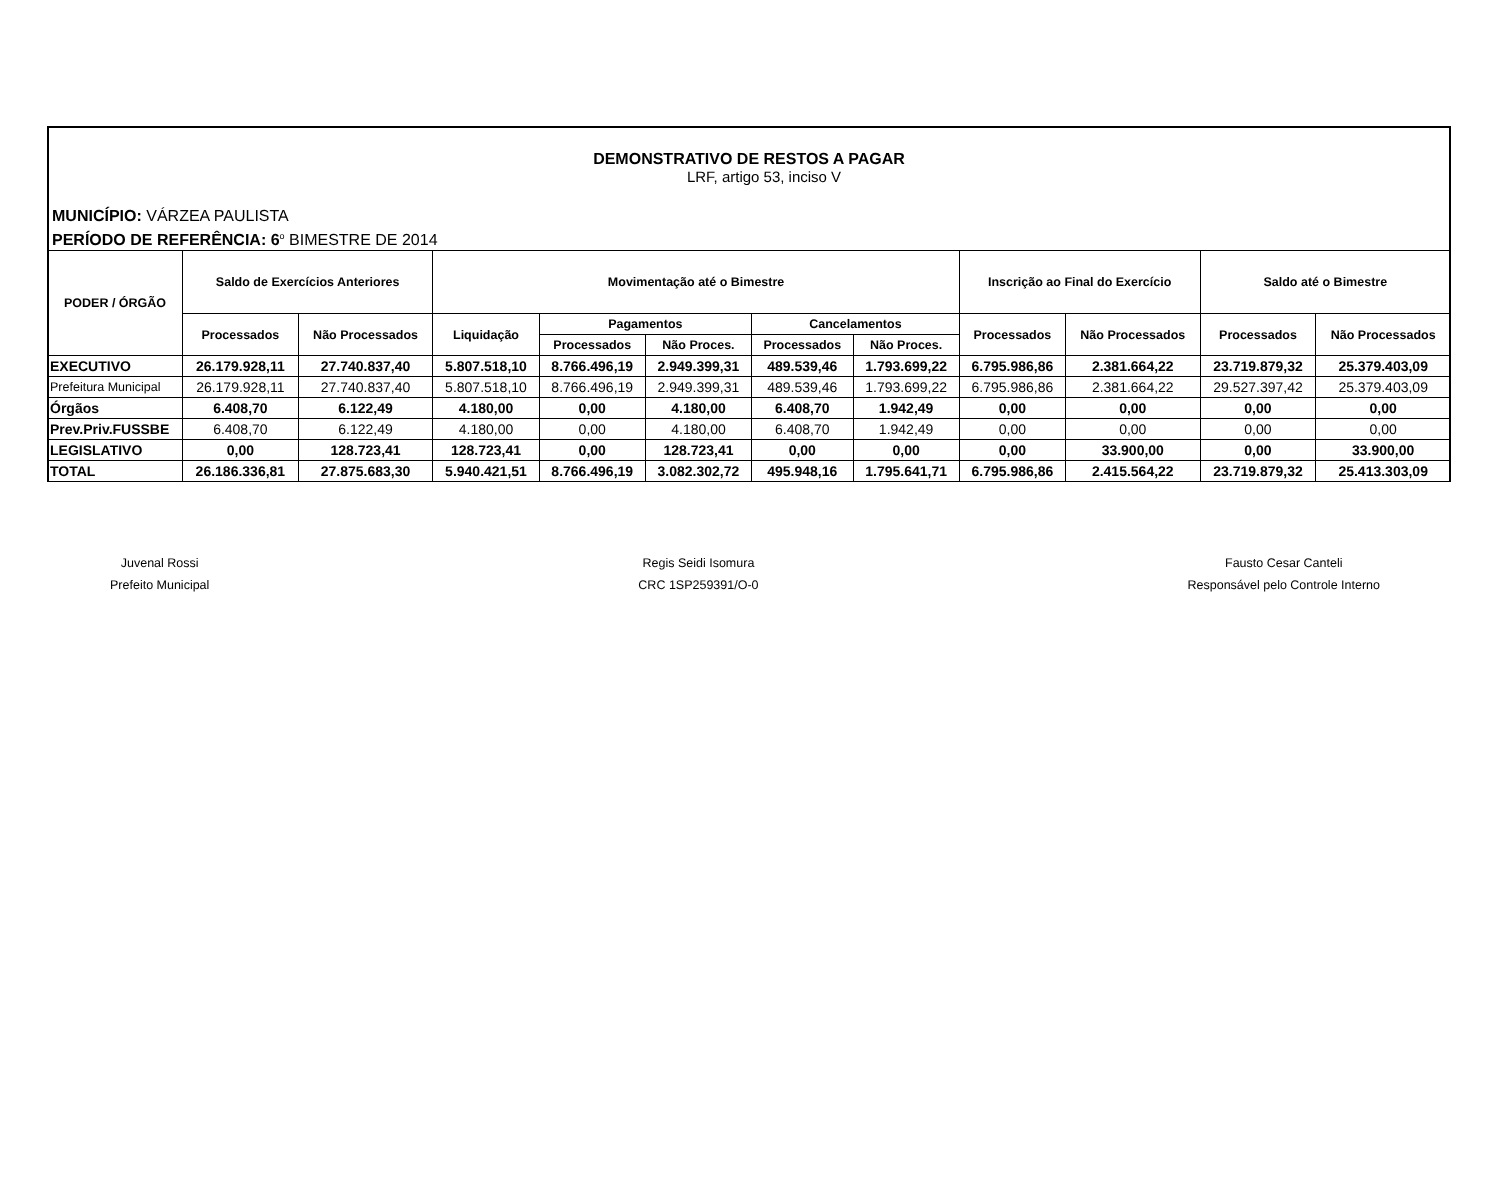DEMONSTRATIVO DE RESTOS A PAGAR
LRF, artigo 53, inciso V
MUNICÍPIO: VÁRZEA PAULISTA
PERÍODO DE REFERÊNCIA: 6<sup>o</sup> BIMESTRE DE 2014
| PODER / ÓRGÃO | Saldo de Exercícios Anteriores | | Movimentação até o Bimestre | | | | | Inscrição ao Final do Exercício | | Saldo até o Bimestre | |
| --- | --- | --- | --- | --- | --- | --- | --- | --- | --- | --- | --- |
| | Processados | Não Processados | Liquidação | Pagamentos | | Cancelamentos | | Processados | Não Processados | Processados | Não Processados |
| | | | | Processados | Não Proces. | Processados | Não Proces. | | | | |
| EXECUTIVO | 26.179.928,11 | 27.740.837,40 | 5.807.518,10 | 8.766.496,19 | 2.949.399,31 | 489.539,46 | 1.793.699,22 | 6.795.986,86 | 2.381.664,22 | 23.719.879,32 | 25.379.403,09 |
| Prefeitura Municipal | 26.179.928,11 | 27.740.837,40 | 5.807.518,10 | 8.766.496,19 | 2.949.399,31 | 489.539,46 | 1.793.699,22 | 6.795.986,86 | 2.381.664,22 | 29.527.397,42 | 25.379.403,09 |
| Órgãos | 6.408,70 | 6.122,49 | 4.180,00 | 0,00 | 4.180,00 | 6.408,70 | 1.942,49 | 0,00 | 0,00 | 0,00 | 0,00 |
| Prev.Priv.FUSSBE | 6.408,70 | 6.122,49 | 4.180,00 | 0,00 | 4.180,00 | 6.408,70 | 1.942,49 | 0,00 | 0,00 | 0,00 | 0,00 |
| LEGISLATIVO | 0,00 | 128.723,41 | 128.723,41 | 0,00 | 128.723,41 | 0,00 | 0,00 | 0,00 | 33.900,00 | 0,00 | 33.900,00 |
| TOTAL | 26.186.336,81 | 27.875.683,30 | 5.940.421,51 | 8.766.496,19 | 3.082.302,72 | 495.948,16 | 1.795.641,71 | 6.795.986,86 | 2.415.564,22 | 23.719.879,32 | 25.413.303,09 |
Juvenal Rossi
Prefeito Municipal
Regis Seidi Isomura
CRC 1SP259391/O-0
Fausto Cesar Canteli
Responsável pelo Controle Interno